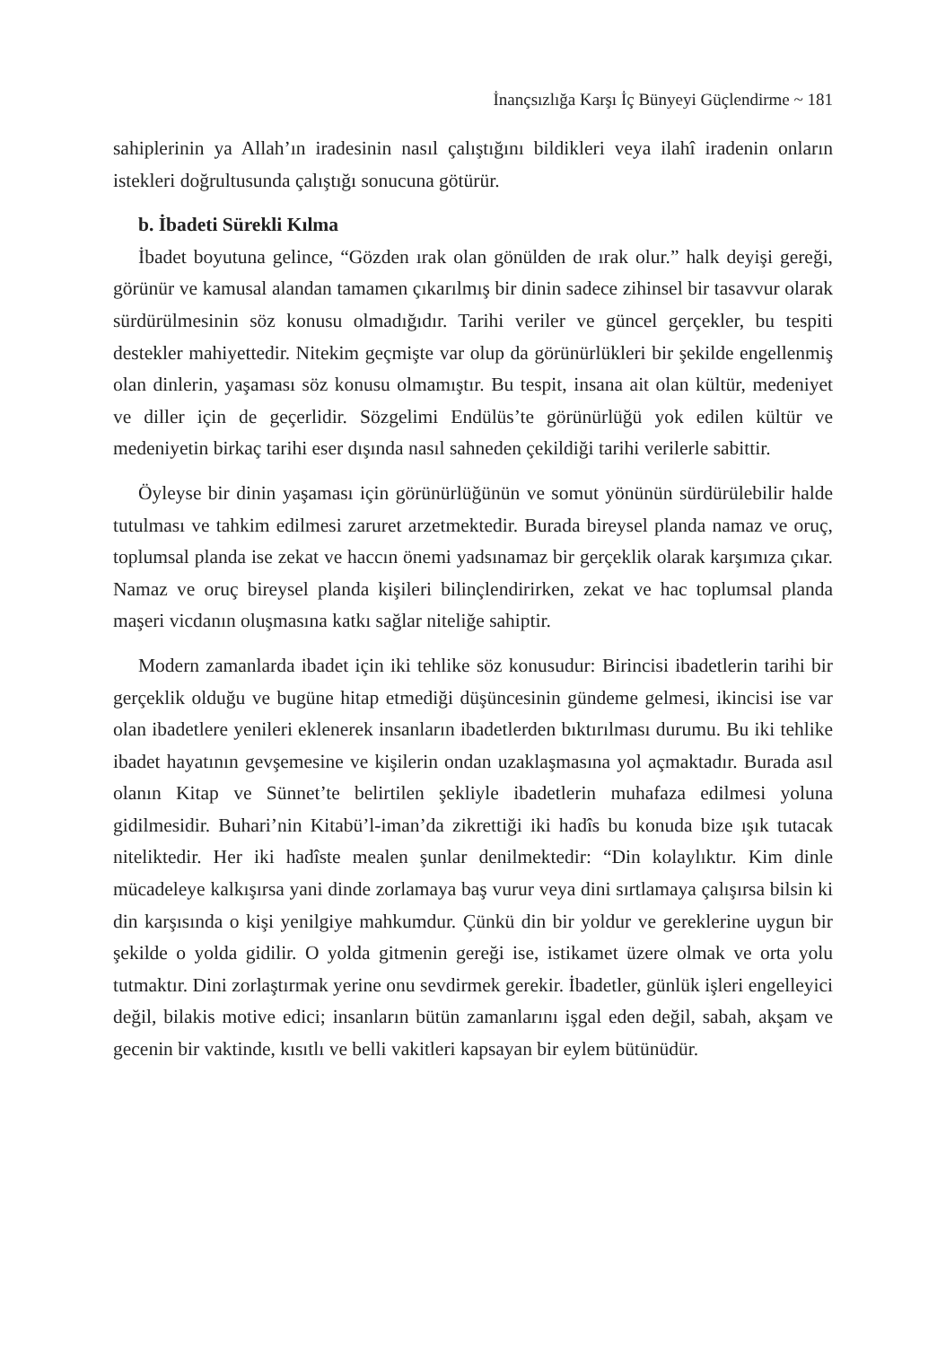İnançsızlığa Karşı İç Bünyeyi Güçlendirme ~ 181
sahiplerinin ya Allah’ın iradesinin nasıl çalıştığını bildikleri veya ilahî iradenin onların istekleri doğrultusunda çalıştığı sonucuna götürür.
b. İbadeti Sürekli Kılma
İbadet boyutuna gelince, “Gözden ırak olan gönülden de ırak olur.” halk deyişi gereği, görünür ve kamusal alandan tamamen çıkarılmış bir dinin sadece zihinsel bir tasavvur olarak sürdürülmesinin söz konusu olmadığıdır. Tarihi veriler ve güncel gerçekler, bu tespiti destekler mahiyettedir. Nitekim geçmişte var olup da görünürlükleri bir şekilde engellenmiş olan dinlerin, yaşaması söz konusu olmamıştır. Bu tespit, insana ait olan kültür, medeniyet ve diller için de geçerlidir. Sözgelimi Endülüs’te görünürlüğü yok edilen kültür ve medeniyetin birkaç tarihi eser dışında nasıl sahneden çekildiği tarihi verilerle sabittir.
Öyleyse bir dinin yaşaması için görünürlüğünün ve somut yönünün sürdürülebilir halde tutulması ve tahkim edilmesi zaruret arzetmektedir. Burada bireysel planda namaz ve oruç, toplumsal planda ise zekat ve haccın önemi yadsınamaz bir gerçeklik olarak karşımıza çıkar. Namaz ve oruç bireysel planda kişileri bilinçlendirirken, zekat ve hac toplumsal planda maşeri vicdanın oluşmasına katkı sağlar niteliğe sahiptir.
Modern zamanlarda ibadet için iki tehlike söz konusudur: Birincisi ibadetlerin tarihi bir gerçeklik olduğu ve bugüne hitap etmediği düşüncesinin gündeme gelmesi, ikincisi ise var olan ibadetlere yenileri eklenerek insanların ibadetlerden bıktırılması durumu. Bu iki tehlike ibadet hayatının gevşemesine ve kişilerin ondan uzaklaşmasına yol açmaktadır. Burada asıl olanın Kitap ve Sünnet’te belirtilen şekliyle ibadetlerin muhafaza edilmesi yoluna gidilmesidir. Buhari’nin Kitabü’l-iman’da zikrettiği iki hadîs bu konuda bize ışık tutacak niteliktedir. Her iki hadîste mealen şunlar denilmektedir: “Din kolaylıktır. Kim dinle mücadeleye kalkışırsa yani dinde zorlamaya baş vurur veya dini sırtlamaya çalışırsa bilsin ki din karşısında o kişi yenilgiye mahkumdur. Çünkü din bir yoldur ve gereklerine uygun bir şekilde o yolda gidilir. O yolda gitmenin gereği ise, istikamet üzere olmak ve orta yolu tutmaktır. Dini zorlaştırmak yerine onu sevdirmek gerekir. İbadetler, günlük işleri engelleyici değil, bilakis motive edici; insanların bütün zamanlarını işgal eden değil, sabah, akşam ve gecenin bir vaktinde, kısıtlı ve belli vakitleri kapsayan bir eylem bütünüdür.